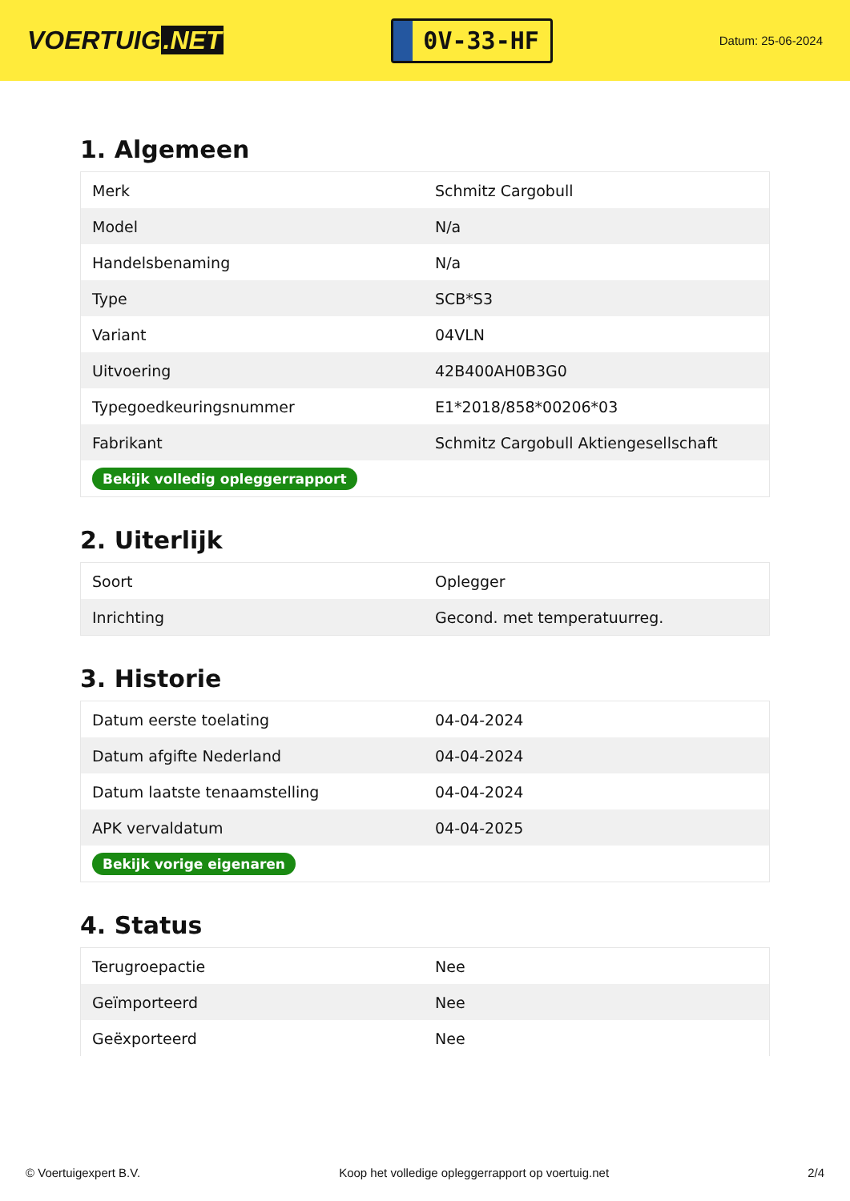VOERTUIG.NET
0V-33-HF
Datum: 25-06-2024
1. Algemeen
| Merk | Schmitz Cargobull |
| Model | N/a |
| Handelsbenaming | N/a |
| Type | SCB*S3 |
| Variant | 04VLN |
| Uitvoering | 42B400AH0B3G0 |
| Typegoedkeuringsnummer | E1*2018/858*00206*03 |
| Fabrikant | Schmitz Cargobull Aktiengesellschaft |
| Bekijk volledig opleggerrapport | |
2. Uiterlijk
| Soort | Oplegger |
| Inrichting | Gecond. met temperatuurreg. |
3. Historie
| Datum eerste toelating | 04-04-2024 |
| Datum afgifte Nederland | 04-04-2024 |
| Datum laatste tenaamstelling | 04-04-2024 |
| APK vervaldatum | 04-04-2025 |
| Bekijk vorige eigenaren | |
4. Status
| Terugroepactie | Nee |
| Geïmporteerd | Nee |
| Geëxporteerd | Nee |
© Voertuigexpert B.V. Koop het volledige opleggerrapport op voertuig.net 2/4